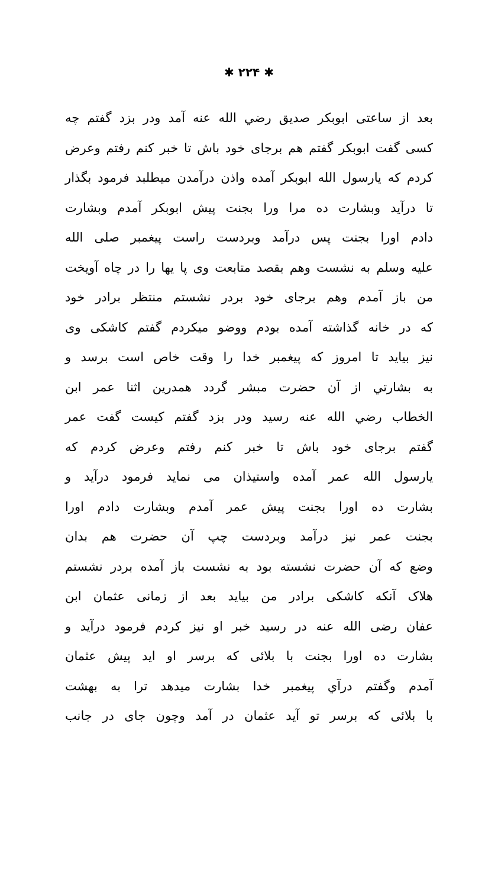✱ ۲۲۴ ✱
بعد از ساعتی ابوبکر صدیق رضي الله عنه آمد ودر بزد گفتم چه
کسی گفت ابوبکر گفتم هم برجای خود باش تا خبر کنم رفتم وعرض
کردم که یارسول الله ابوبکر آمده واذن درآمدن میطلبد فرمود بگذار
تا درآید وبشارت ده مرا ورا بجنت پیش ابوبکر آمدم وبشارت
دادم اورا بجنت پس درآمد وبردست راست پیغمبر صلی الله
علیه وسلم به نشست وهم بقصد متابعت وی پا یها را در چاه آویخت
من باز آمدم وهم برجای خود بردر نشستم منتظر برادر خود
که در خانه گذاشته آمده بودم ووضو میکردم گفتم کاشکی وی
نیز بیاید تا امروز که پیغمبر خدا را وقت خاص است برسد و
به بشارتي از آن حضرت مبشر گردد همدرین اثنا عمر ابن
الخطاب رضي الله عنه رسید ودر بزد گفتم کیست گفت عمر
گفتم برجای خود باش تا خبر کنم رفتم وعرض کردم که
یارسول الله عمر آمده واستیذان می نماید فرمود درآید و
بشارت ده اورا بجنت پیش عمر آمدم وبشارت دادم اورا
بجنت عمر نیز درآمد وبردست چپ آن حضرت هم بدان
وضع که آن حضرت نشسته بود به نشست باز آمده بردر نشستم
هلاک آنکه کاشکی برادر من بیاید بعد از زمانی عثمان ابن
عفان رضی الله عنه در رسید خبر او نیز کردم فرمود درآید و
بشارت ده اورا بجنت با بلائی که برسر او اید پیش عثمان
آمدم وگفتم درآي پیغمبر خدا بشارت میدهد ترا به بهشت
با بلائی که برسر تو آید عثمان در آمد وچون جای در جانب